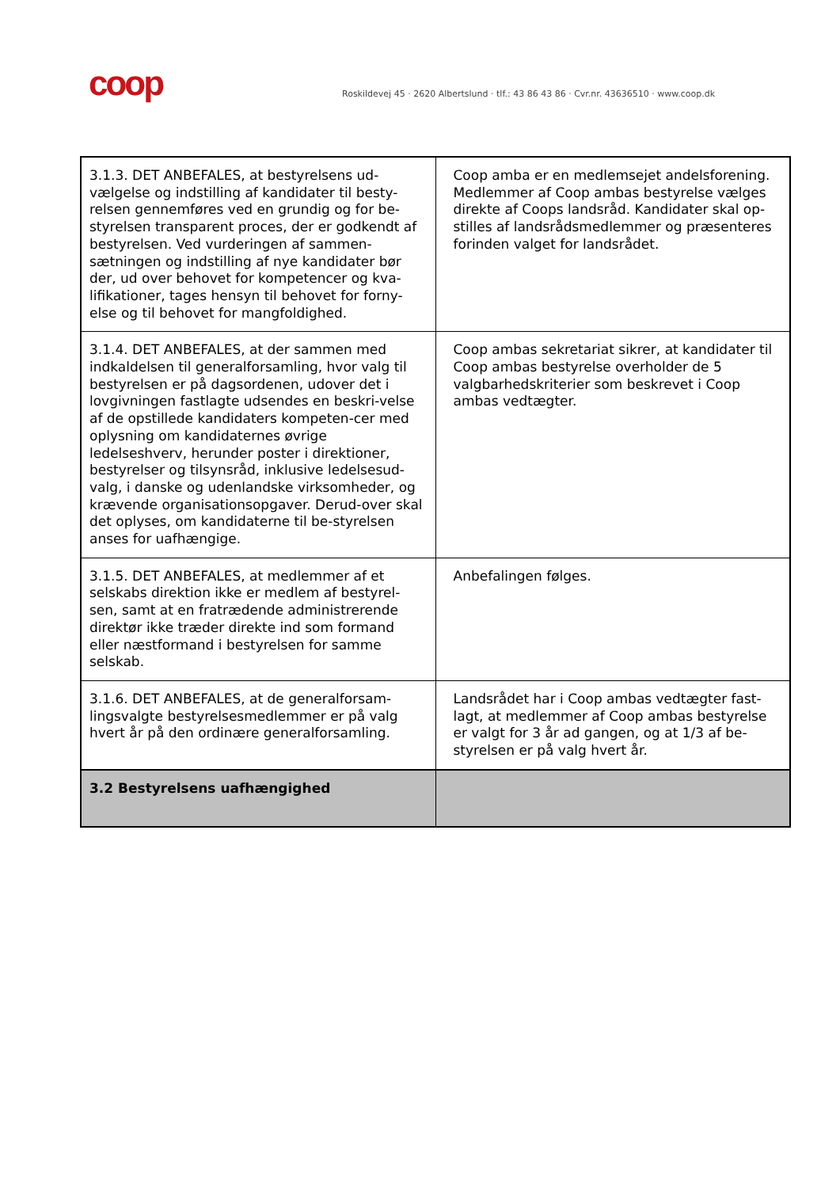coop
Roskildevej 45 · 2620 Albertslund · tlf.: 43 86 43 86 · Cvr.nr. 43636510 · www.coop.dk
| 3.1.3. DET ANBEFALES, at bestyrelsens ud-vælgelse og indstilling af kandidater til besty-relsen gennemføres ved en grundig og for be-styrelsen transparent proces, der er godkendt af bestyrelsen. Ved vurderingen af sammen-sætningen og indstilling af nye kandidater bør der, ud over behovet for kompetencer og kva-lifikationer, tages hensyn til behovet for forny-else og til behovet for mangfoldighed. | Coop amba er en medlemsejet andelsforening. Medlemmer af Coop ambas bestyrelse vælges direkte af Coops landsråd. Kandidater skal op-stilles af landsrådsmedlemmer og præsenteres forinden valget for landsrådet. |
| 3.1.4. DET ANBEFALES, at der sammen med indkaldelsen til generalforsamling, hvor valg til bestyrelsen er på dagsordenen, udover det i lovgivningen fastlagte udsendes en beskri-velse af de opstillede kandidaters kompeten-cer med oplysning om kandidaternes øvrige ledelseshverv, herunder poster i direktioner, bestyrelser og tilsynsråd, inklusive ledelsesud-valg, i danske og udenlandske virksomheder, og krævende organisationsopgaver. Derud-over skal det oplyses, om kandidaterne til be-styrelsen anses for uafhængige. | Coop ambas sekretariat sikrer, at kandidater til Coop ambas bestyrelse overholder de 5 valgbarhedskriterier som beskrevet i Coop ambas vedtægter. |
| 3.1.5. DET ANBEFALES, at medlemmer af et selskabs direktion ikke er medlem af bestyrel-sen, samt at en fratrædende administrerende direktør ikke træder direkte ind som formand eller næstformand i bestyrelsen for samme selskab. | Anbefalingen følges. |
| 3.1.6. DET ANBEFALES, at de generalforsam-lingsvalgte bestyrelsesmedlemmer er på valg hvert år på den ordinære generalforsamling. | Landsrådet har i Coop ambas vedtægter fast-lagt, at medlemmer af Coop ambas bestyrelse er valgt for 3 år ad gangen, og at 1/3 af be-styrelsen er på valg hvert år. |
| 3.2 Bestyrelsens uafhængighed | |